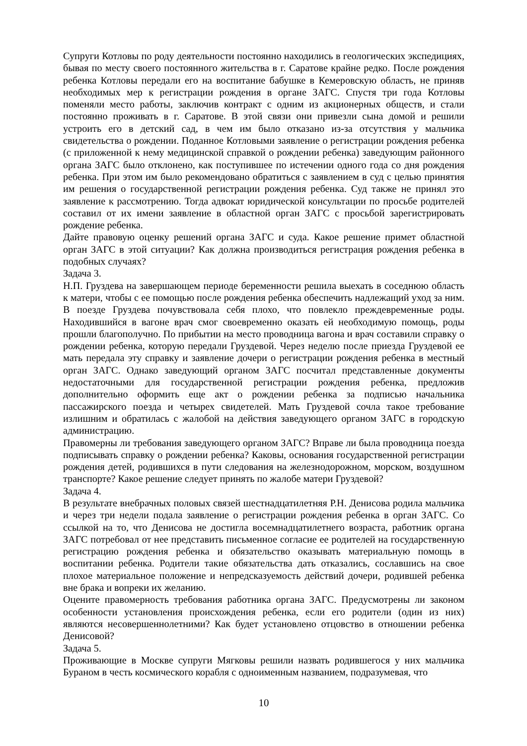Супруги Котловы по роду деятельности постоянно находились в геологических экспедициях, бывая по месту своего постоянного жительства в г. Саратове крайне редко. После рождения ребенка Котловы передали его на воспитание бабушке в Кемеровскую область, не приняв необходимых мер к регистрации рождения в органе ЗАГС. Спустя три года Котловы поменяли место работы, заключив контракт с одним из акционерных обществ, и стали постоянно проживать в г. Саратове. В этой связи они привезли сына домой и решили устроить его в детский сад, в чем им было отказано из-за отсутствия у мальчика свидетельства о рождении. Поданное Котловыми заявление о регистрации рождения ребенка (с приложенной к нему медицинской справкой о рождении ребенка) заведующим районного органа ЗАГС было отклонено, как поступившее по истечении одного года со дня рождения ребенка. При этом им было рекомендовано обратиться с заявлением в суд с целью принятия им решения о государственной регистрации рождения ребенка. Суд также не принял это заявление к рассмотрению. Тогда адвокат юридической консультации по просьбе родителей составил от их имени заявление в областной орган ЗАГС с просьбой зарегистрировать рождение ребенка.
Дайте правовую оценку решений органа ЗАГС и суда. Какое решение примет областной орган ЗАГС в этой ситуации? Как должна производиться регистрация рождения ребенка в подобных случаях?
Задача 3.
Н.П. Груздева на завершающем периоде беременности решила выехать в соседнюю область к матери, чтобы с ее помощью после рождения ребенка обеспечить надлежащий уход за ним. В поезде Груздева почувствовала себя плохо, что повлекло преждевременные роды. Находившийся в вагоне врач смог своевременно оказать ей необходимую помощь, роды прошли благополучно. По прибытии на место проводница вагона и врач составили справку о рождении ребенка, которую передали Груздевой. Через неделю после приезда Груздевой ее мать передала эту справку и заявление дочери о регистрации рождения ребенка в местный орган ЗАГС. Однако заведующий органом ЗАГС посчитал представленные документы недостаточными для государственной регистрации рождения ребенка, предложив дополнительно оформить еще акт о рождении ребенка за подписью начальника пассажирского поезда и четырех свидетелей. Мать Груздевой сочла такое требование излишним и обратилась с жалобой на действия заведующего органом ЗАГС в городскую администрацию.
Правомерны ли требования заведующего органом ЗАГС? Вправе ли была проводница поезда подписывать справку о рождении ребенка? Каковы, основания государственной регистрации рождения детей, родившихся в пути следования на железнодорожном, морском, воздушном транспорте? Какое решение следует принять по жалобе матери Груздевой?
Задача 4.
В результате внебрачных половых связей шестнадцатилетняя Р.Н. Денисова родила мальчика и через три недели подала заявление о регистрации рождения ребенка в орган ЗАГС. Со ссылкой на то, что Денисова не достигла восемнадцатилетнего возраста, работник органа ЗАГС потребовал от нее представить письменное согласие ее родителей на государственную регистрацию рождения ребенка и обязательство оказывать материальную помощь в воспитании ребенка. Родители такие обязательства дать отказались, сославшись на свое плохое материальное положение и непредсказуемость действий дочери, родившей ребенка вне брака и вопреки их желанию.
Оцените правомерность требования работника органа ЗАГС. Предусмотрены ли законом особенности установления происхождения ребенка, если его родители (один из них) являются несовершеннолетними? Как будет установлено отцовство в отношении ребенка Денисовой?
Задача 5.
Проживающие в Москве супруги Мягковы решили назвать родившегося у них мальчика Бураном в честь космического корабля с одноименным названием, подразумевая, что
10